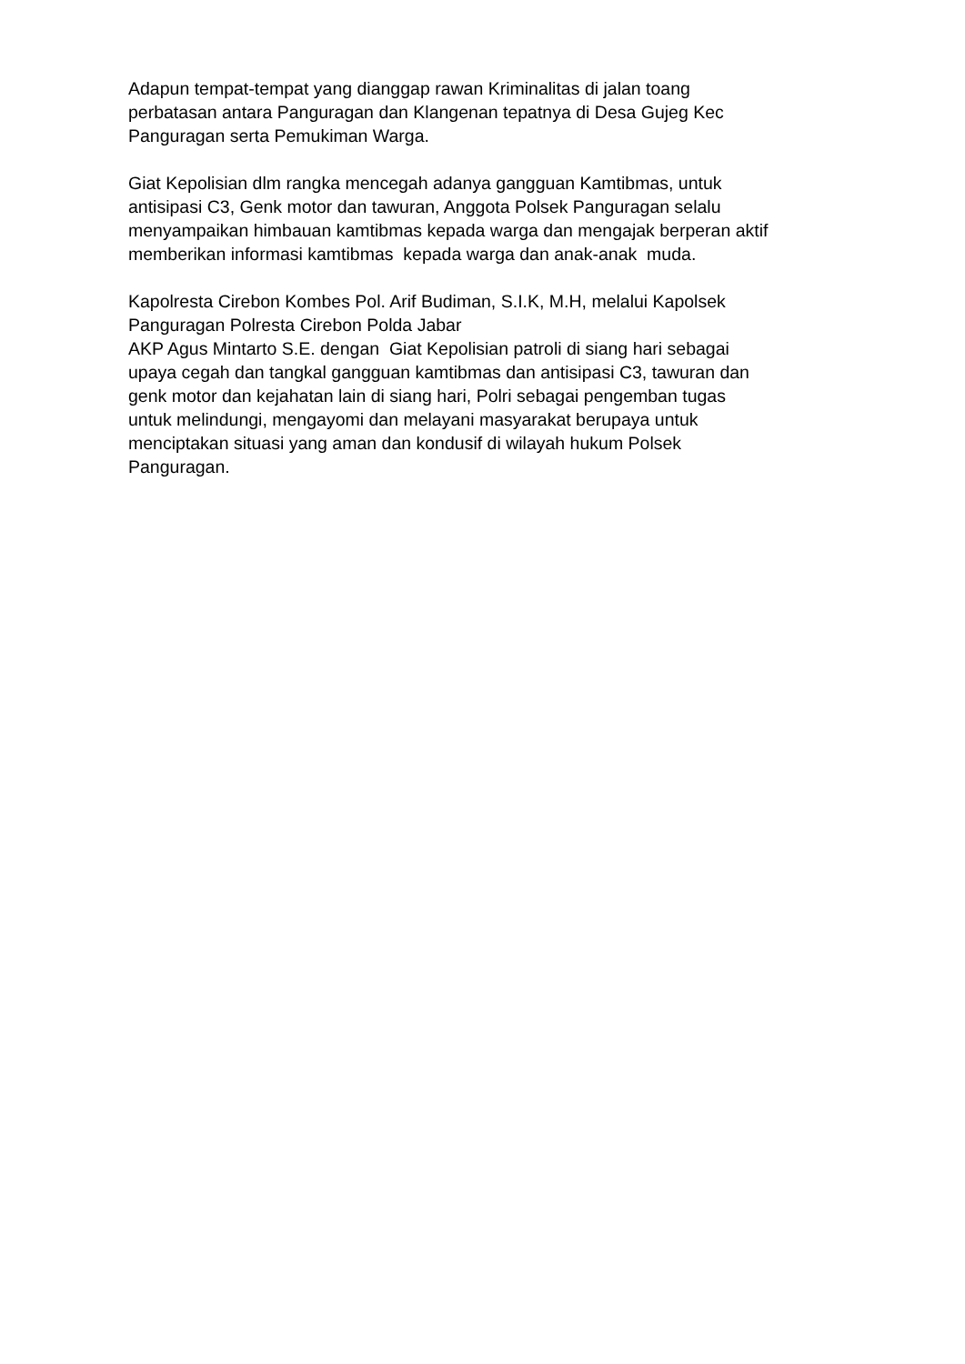Adapun tempat-tempat yang dianggap rawan Kriminalitas di jalan toang
perbatasan antara Panguragan dan Klangenan tepatnya di Desa Gujeg Kec
Panguragan serta Pemukiman Warga.
Giat Kepolisian dlm rangka mencegah adanya gangguan Kamtibmas, untuk
antisipasi C3, Genk motor dan tawuran, Anggota Polsek Panguragan selalu
menyampaikan himbauan kamtibmas kepada warga dan mengajak berperan aktif
memberikan informasi kamtibmas kepada warga dan anak-anak muda.
Kapolresta Cirebon Kombes Pol. Arif Budiman, S.I.K, M.H, melalui Kapolsek
Panguragan Polresta Cirebon Polda Jabar
AKP Agus Mintarto S.E. dengan Giat Kepolisian patroli di siang hari sebagai
upaya cegah dan tangkal gangguan kamtibmas dan antisipasi C3, tawuran dan
genk motor dan kejahatan lain di siang hari, Polri sebagai pengemban tugas
untuk melindungi, mengayomi dan melayani masyarakat berupaya untuk
menciptakan situasi yang aman dan kondusif di wilayah hukum Polsek
Panguragan.